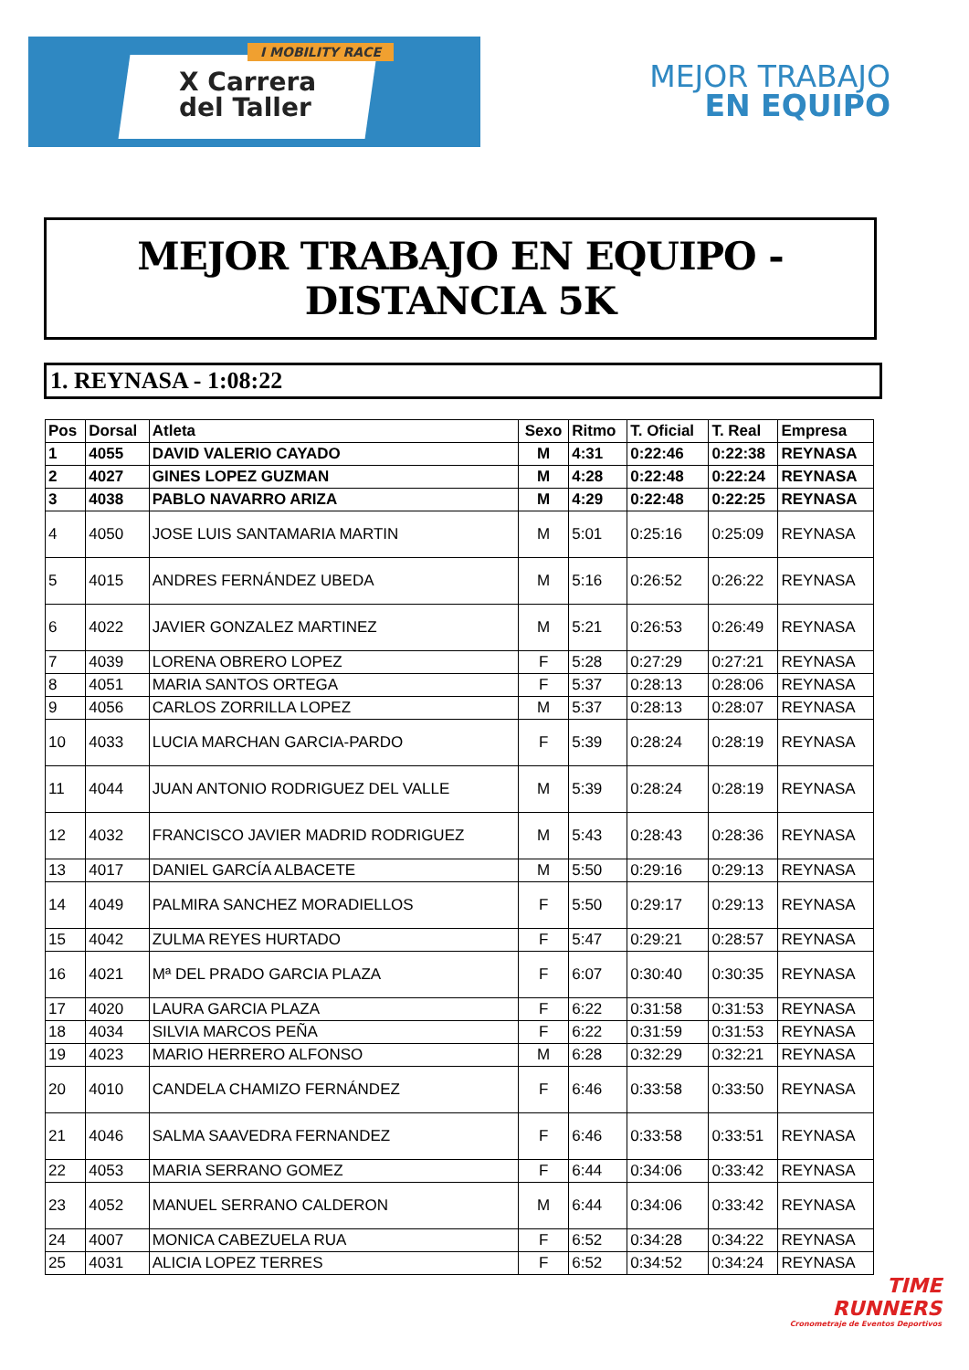I MOBILITY RACE
X Carrera
del Taller
MEJOR TRABAJO
EN EQUIPO
MEJOR TRABAJO EN EQUIPO - DISTANCIA 5K
1. REYNASA - 1:08:22
| Pos | Dorsal | Atleta | Sexo | Ritmo | T. Oficial | T. Real | Empresa |
| --- | --- | --- | --- | --- | --- | --- | --- |
| 1 | 4055 | DAVID VALERIO CAYADO | M | 4:31 | 0:22:46 | 0:22:38 | REYNASA |
| 2 | 4027 | GINES LOPEZ GUZMAN | M | 4:28 | 0:22:48 | 0:22:24 | REYNASA |
| 3 | 4038 | PABLO NAVARRO ARIZA | M | 4:29 | 0:22:48 | 0:22:25 | REYNASA |
| 4 | 4050 | JOSE LUIS SANTAMARIA MARTIN | M | 5:01 | 0:25:16 | 0:25:09 | REYNASA |
| 5 | 4015 | ANDRES FERNÁNDEZ UBEDA | M | 5:16 | 0:26:52 | 0:26:22 | REYNASA |
| 6 | 4022 | JAVIER GONZALEZ MARTINEZ | M | 5:21 | 0:26:53 | 0:26:49 | REYNASA |
| 7 | 4039 | LORENA OBRERO LOPEZ | F | 5:28 | 0:27:29 | 0:27:21 | REYNASA |
| 8 | 4051 | MARIA SANTOS ORTEGA | F | 5:37 | 0:28:13 | 0:28:06 | REYNASA |
| 9 | 4056 | CARLOS ZORRILLA LOPEZ | M | 5:37 | 0:28:13 | 0:28:07 | REYNASA |
| 10 | 4033 | LUCIA MARCHAN GARCIA-PARDO | F | 5:39 | 0:28:24 | 0:28:19 | REYNASA |
| 11 | 4044 | JUAN ANTONIO RODRIGUEZ DEL VALLE | M | 5:39 | 0:28:24 | 0:28:19 | REYNASA |
| 12 | 4032 | FRANCISCO JAVIER MADRID RODRIGUEZ | M | 5:43 | 0:28:43 | 0:28:36 | REYNASA |
| 13 | 4017 | DANIEL GARCÍA ALBACETE | M | 5:50 | 0:29:16 | 0:29:13 | REYNASA |
| 14 | 4049 | PALMIRA SANCHEZ MORADIELLOS | F | 5:50 | 0:29:17 | 0:29:13 | REYNASA |
| 15 | 4042 | ZULMA REYES HURTADO | F | 5:47 | 0:29:21 | 0:28:57 | REYNASA |
| 16 | 4021 | Mª DEL PRADO GARCIA PLAZA | F | 6:07 | 0:30:40 | 0:30:35 | REYNASA |
| 17 | 4020 | LAURA GARCIA PLAZA | F | 6:22 | 0:31:58 | 0:31:53 | REYNASA |
| 18 | 4034 | SILVIA MARCOS PEÑA | F | 6:22 | 0:31:59 | 0:31:53 | REYNASA |
| 19 | 4023 | MARIO HERRERO ALFONSO | M | 6:28 | 0:32:29 | 0:32:21 | REYNASA |
| 20 | 4010 | CANDELA CHAMIZO FERNÁNDEZ | F | 6:46 | 0:33:58 | 0:33:50 | REYNASA |
| 21 | 4046 | SALMA SAAVEDRA FERNANDEZ | F | 6:46 | 0:33:58 | 0:33:51 | REYNASA |
| 22 | 4053 | MARIA SERRANO GOMEZ | F | 6:44 | 0:34:06 | 0:33:42 | REYNASA |
| 23 | 4052 | MANUEL SERRANO CALDERON | M | 6:44 | 0:34:06 | 0:33:42 | REYNASA |
| 24 | 4007 | MONICA CABEZUELA RUA | F | 6:52 | 0:34:28 | 0:34:22 | REYNASA |
| 25 | 4031 | ALICIA LOPEZ TERRES | F | 6:52 | 0:34:52 | 0:34:24 | REYNASA |
TIME
RUNNERS
Cronometraje de Eventos Deportivos